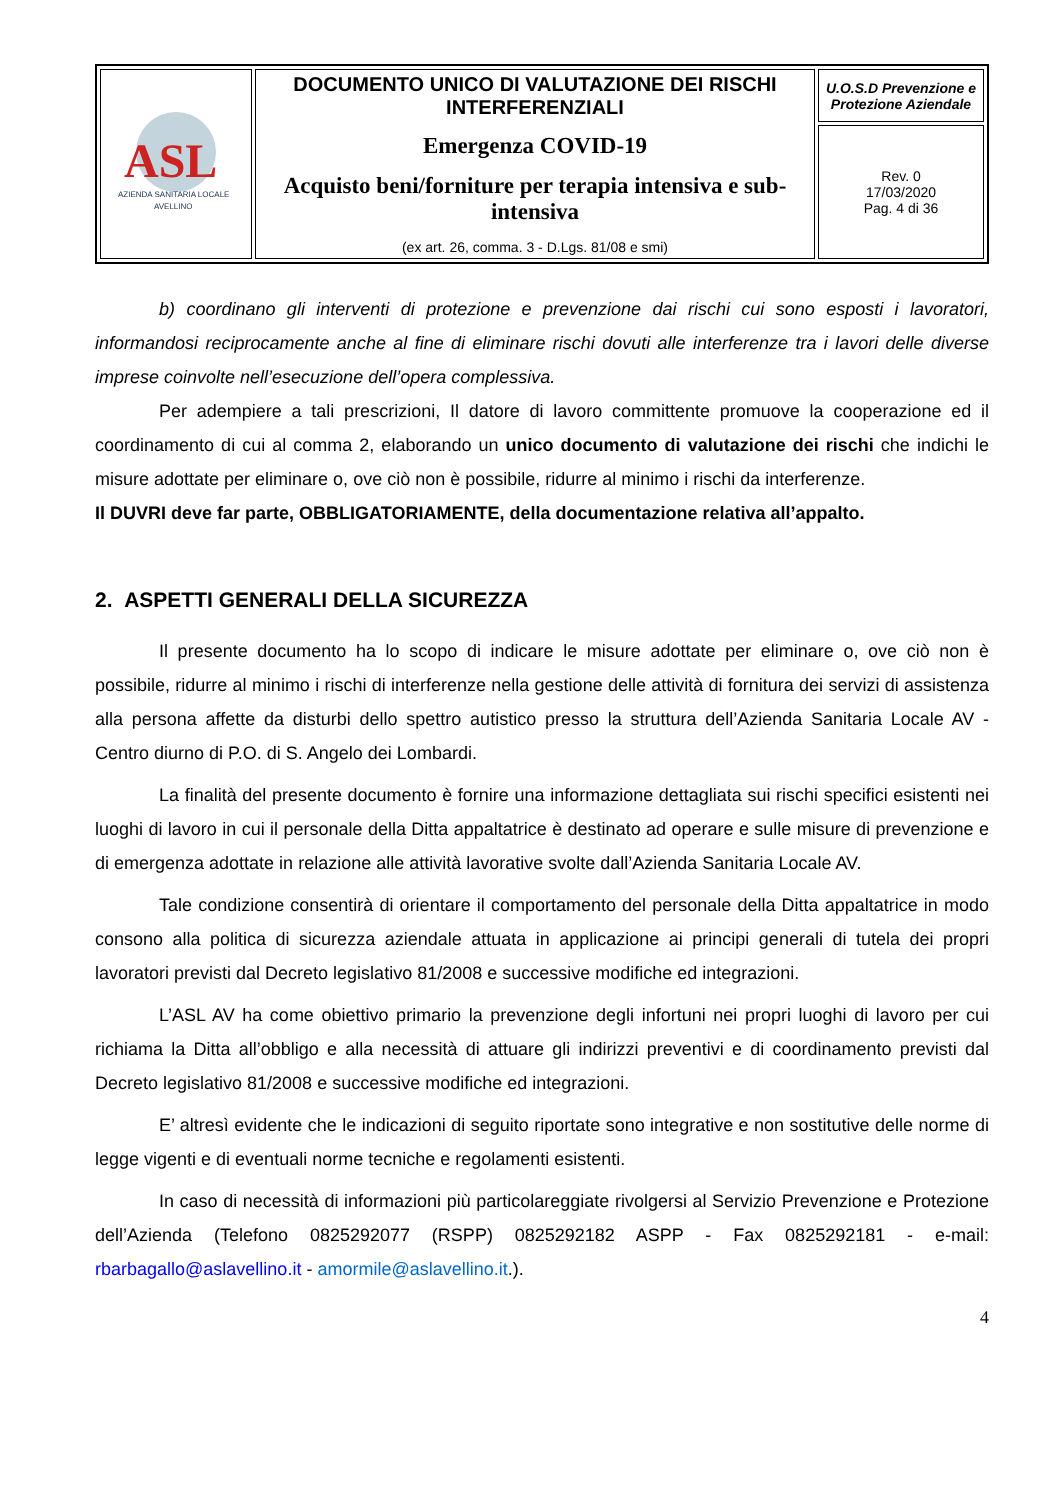| ASL AZIENDA SANITARIA LOCALE AVELLINO | DOCUMENTO UNICO DI VALUTAZIONE DEI RISCHI INTERFERENZIALI Emergenza COVID-19 Acquisto beni/forniture per terapia intensiva e sub-intensiva (ex art. 26, comma. 3 - D.Lgs. 81/08 e smi) | U.O.S.D Prevenzione e Protezione Aziendale |
| | | Rev. 0 17/03/2020 Pag. 4 di 36 |
b) coordinano gli interventi di protezione e prevenzione dai rischi cui sono esposti i lavoratori, informandosi reciprocamente anche al fine di eliminare rischi dovuti alle interferenze tra i lavori delle diverse imprese coinvolte nell’esecuzione dell’opera complessiva.
Per adempiere a tali prescrizioni, Il datore di lavoro committente promuove la cooperazione ed il coordinamento di cui al comma 2, elaborando un unico documento di valutazione dei rischi che indichi le misure adottate per eliminare o, ove ciò non è possibile, ridurre al minimo i rischi da interferenze.
Il DUVRI deve far parte, OBBLIGATORIAMENTE, della documentazione relativa all’appalto.
2. ASPETTI GENERALI DELLA SICUREZZA
Il presente documento ha lo scopo di indicare le misure adottate per eliminare o, ove ciò non è possibile, ridurre al minimo i rischi di interferenze nella gestione delle attività di fornitura dei servizi di assistenza alla persona affette da disturbi dello spettro autistico presso la struttura dell’Azienda Sanitaria Locale AV - Centro diurno di P.O. di S. Angelo dei Lombardi.
La finalità del presente documento è fornire una informazione dettagliata sui rischi specifici esistenti nei luoghi di lavoro in cui il personale della Ditta appaltatrice è destinato ad operare e sulle misure di prevenzione e di emergenza adottate in relazione alle attività lavorative svolte dall’Azienda Sanitaria Locale AV.
Tale condizione consentirà di orientare il comportamento del personale della Ditta appaltatrice in modo consono alla politica di sicurezza aziendale attuata in applicazione ai principi generali di tutela dei propri lavoratori previsti dal Decreto legislativo 81/2008 e successive modifiche ed integrazioni.
L’ASL AV ha come obiettivo primario la prevenzione degli infortuni nei propri luoghi di lavoro per cui richiama la Ditta all’obbligo e alla necessità di attuare gli indirizzi preventivi e di coordinamento previsti dal Decreto legislativo 81/2008 e successive modifiche ed integrazioni.
E’ altresì evidente che le indicazioni di seguito riportate sono integrative e non sostitutive delle norme di legge vigenti e di eventuali norme tecniche e regolamenti esistenti.
In caso di necessità di informazioni più particolareggiate rivolgersi al Servizio Prevenzione e Protezione dell’Azienda (Telefono 0825292077 (RSPP) 0825292182 ASPP - Fax 0825292181 - e-mail: rbarbagallo@aslavellino.it - amormile@aslavellino.it.).
4